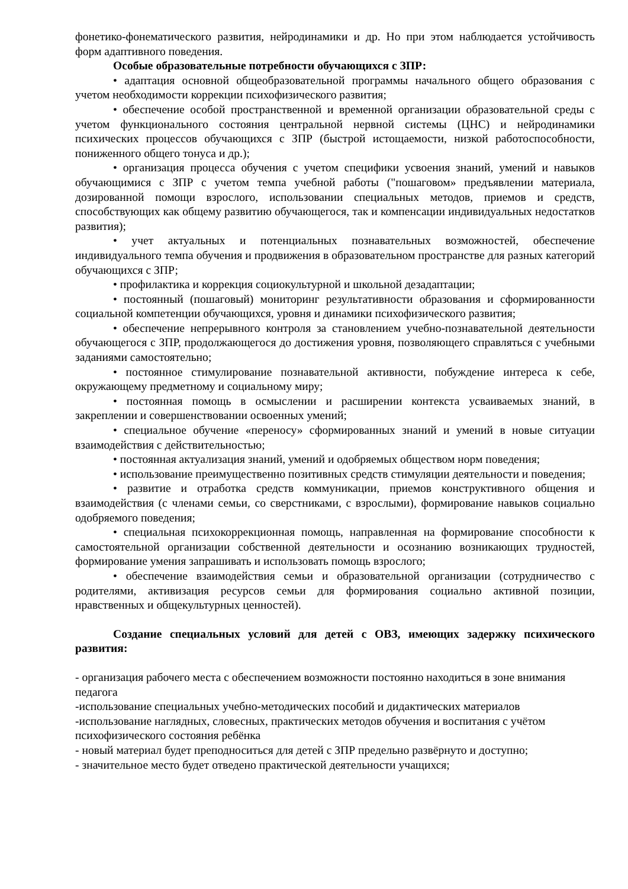фонетико-фонематического развития, нейродинамики и др. Но при этом наблюдается устойчивость форм адаптивного поведения.
Особые образовательные потребности обучающихся с ЗПР:
• адаптация основной общеобразовательной программы начального общего образования с учетом необходимости коррекции психофизического развития;
• обеспечение особой пространственной и временной организации образовательной среды с учетом функционального состояния центральной нервной системы (ЦНС) и нейродинамики психических процессов обучающихся с ЗПР (быстрой истощаемости, низкой работоспособности, пониженного общего тонуса и др.);
• организация процесса обучения с учетом специфики усвоения знаний, умений и навыков обучающимися с ЗПР с учетом темпа учебной работы ("пошаговом» предъявлении материала, дозированной помощи взрослого, использовании специальных методов, приемов и средств, способствующих как общему развитию обучающегося, так и компенсации индивидуальных недостатков развития);
• учет актуальных и потенциальных познавательных возможностей, обеспечение индивидуального темпа обучения и продвижения в образовательном пространстве для разных категорий обучающихся с ЗПР;
• профилактика и коррекция социокультурной и школьной дезадаптации;
• постоянный (пошаговый) мониторинг результативности образования и сформированности социальной компетенции обучающихся, уровня и динамики психофизического развития;
• обеспечение непрерывного контроля за становлением учебно-познавательной деятельности обучающегося с ЗПР, продолжающегося до достижения уровня, позволяющего справляться с учебными заданиями самостоятельно;
• постоянное стимулирование познавательной активности, побуждение интереса к себе, окружающему предметному и социальному миру;
• постоянная помощь в осмыслении и расширении контекста усваиваемых знаний, в закреплении и совершенствовании освоенных умений;
• специальное обучение «переносу» сформированных знаний и умений в новые ситуации взаимодействия с действительностью;
• постоянная актуализация знаний, умений и одобряемых обществом норм поведения;
• использование преимущественно позитивных средств стимуляции деятельности и поведения;
• развитие и отработка средств коммуникации, приемов конструктивного общения и взаимодействия (с членами семьи, со сверстниками, с взрослыми), формирование навыков социально одобряемого поведения;
• специальная психокоррекционная помощь, направленная на формирование способности к самостоятельной организации собственной деятельности и осознанию возникающих трудностей, формирование умения запрашивать и использовать помощь взрослого;
• обеспечение взаимодействия семьи и образовательной организации (сотрудничество с родителями, активизация ресурсов семьи для формирования социально активной позиции, нравственных и общекультурных ценностей).
Создание специальных условий для детей с ОВЗ, имеющих задержку психического развития:
- организация рабочего места с обеспечением возможности постоянно находиться в зоне внимания педагога
-использование специальных учебно-методических пособий и дидактических материалов
-использование наглядных, словесных, практических методов обучения и воспитания с учётом психофизического состояния ребёнка
- новый материал будет преподноситься для детей с ЗПР предельно развёрнуто и доступно;
- значительное место будет отведено практической деятельности учащихся;